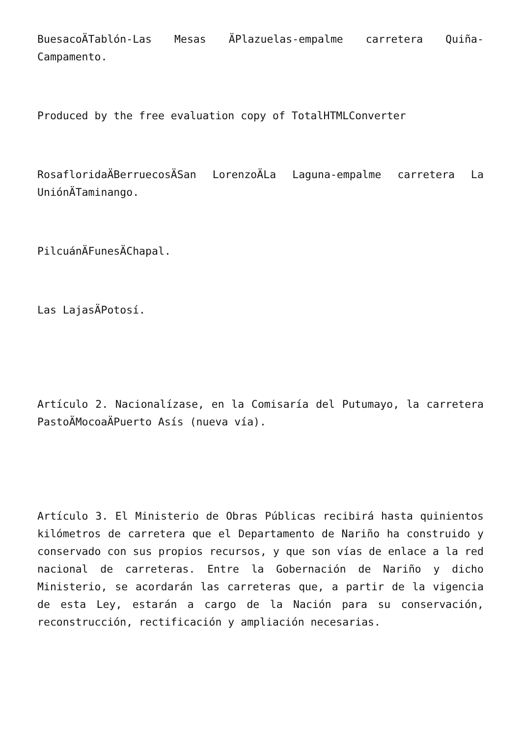BuesacoÄTablón-Las Mesas ÄPlazuelas-empalme carretera Quiña-Campamento.
Produced by the free evaluation copy of TotalHTMLConverter
RosafloridaÄBerruecosÄSan LorenzoÄLa Laguna-empalme carretera La UniónÄTaminango.
PilcuánÄFunesÄChapal.
Las LajasÄPotosí.
Artículo 2. Nacionalízase, en la Comisaría del Putumayo, la carretera PastoÄMocoaÄPuerto Asís (nueva vía).
Artículo 3. El Ministerio de Obras Públicas recibirá hasta quinientos kilómetros de carretera que el Departamento de Nariño ha construido y conservado con sus propios recursos, y que son vías de enlace a la red nacional de carreteras. Entre la Gobernación de Nariño y dicho Ministerio, se acordarán las carreteras que, a partir de la vigencia de esta Ley, estarán a cargo de la Nación para su conservación, reconstrucción, rectificación y ampliación necesarias.